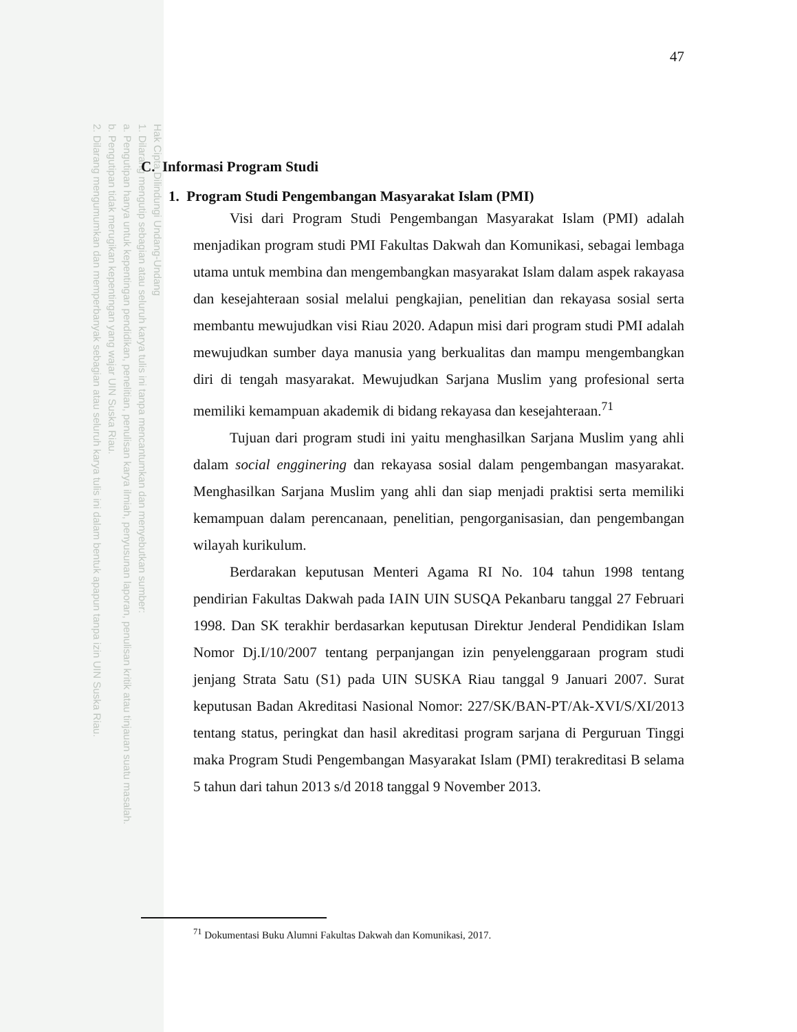Hak Cipta Dilindungi Undang-Undang
1. Dilarang mengutip sebagian atau seluruh karya tulis ini tanpa mencantumkan dan menyebutkan sumber:
a. Pengutipan hanya untuk kepentingan pendidikan, penelitian, penulisan karya ilmiah, penyusunan laporan, penulisan kritik atau tinjauan suatu masalah.
b. Pengutipan tidak merugikan kepentingan yang wajar UIN Suska Riau.
2. Dilarang mengumumkan dan memperbanyak sebagian atau seluruh karya tulis ini dalam bentuk apapun tanpa izin UIN Suska Riau.
47
C. Informasi Program Studi
1. Program Studi Pengembangan Masyarakat Islam (PMI)
Visi dari Program Studi Pengembangan Masyarakat Islam (PMI) adalah menjadikan program studi PMI Fakultas Dakwah dan Komunikasi, sebagai lembaga utama untuk membina dan mengembangkan masyarakat Islam dalam aspek rakayasa dan kesejahteraan sosial melalui pengkajian, penelitian dan rekayasa sosial serta membantu mewujudkan visi Riau 2020. Adapun misi dari program studi PMI adalah mewujudkan sumber daya manusia yang berkualitas dan mampu mengembangkan diri di tengah masyarakat. Mewujudkan Sarjana Muslim yang profesional serta memiliki kemampuan akademik di bidang rekayasa dan kesejahteraan.<sup>71</sup>
Tujuan dari program studi ini yaitu menghasilkan Sarjana Muslim yang ahli dalam social engginering dan rekayasa sosial dalam pengembangan masyarakat. Menghasilkan Sarjana Muslim yang ahli dan siap menjadi praktisi serta memiliki kemampuan dalam perencanaan, penelitian, pengorganisasian, dan pengembangan wilayah kurikulum.
Berdarakan keputusan Menteri Agama RI No. 104 tahun 1998 tentang pendirian Fakultas Dakwah pada IAIN UIN SUSQA Pekanbaru tanggal 27 Februari 1998. Dan SK terakhir berdasarkan keputusan Direktur Jenderal Pendidikan Islam Nomor Dj.I/10/2007 tentang perpanjangan izin penyelenggaraan program studi jenjang Strata Satu (S1) pada UIN SUSKA Riau tanggal 9 Januari 2007. Surat keputusan Badan Akreditasi Nasional Nomor: 227/SK/BAN-PT/Ak-XVI/S/XI/2013 tentang status, peringkat dan hasil akreditasi program sarjana di Perguruan Tinggi maka Program Studi Pengembangan Masyarakat Islam (PMI) terakreditasi B selama 5 tahun dari tahun 2013 s/d 2018 tanggal 9 November 2013.
<sup>71</sup> Dokumentasi Buku Alumni Fakultas Dakwah dan Komunikasi, 2017.